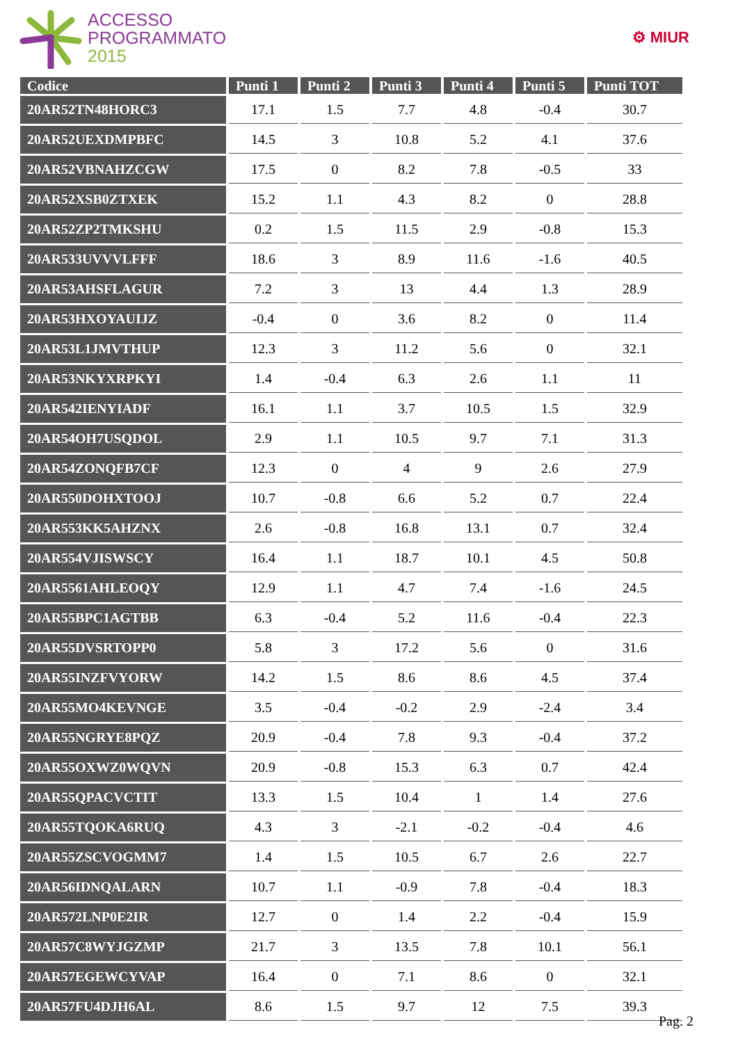ACCESSO
PROGRAMMATO
2015
⚙ MIUR
| Codice | Punti 1 | Punti 2 | Punti 3 | Punti 4 | Punti 5 | Punti TOT |
| --- | --- | --- | --- | --- | --- | --- |
| 20AR52TN48HORC3 | 17.1 | 1.5 | 7.7 | 4.8 | -0.4 | 30.7 |
| 20AR52UEXDMPBFC | 14.5 | 3 | 10.8 | 5.2 | 4.1 | 37.6 |
| 20AR52VBNAHZCGW | 17.5 | 0 | 8.2 | 7.8 | -0.5 | 33 |
| 20AR52XSB0ZTXEK | 15.2 | 1.1 | 4.3 | 8.2 | 0 | 28.8 |
| 20AR52ZP2TMKSHU | 0.2 | 1.5 | 11.5 | 2.9 | -0.8 | 15.3 |
| 20AR533UVVVLFFF | 18.6 | 3 | 8.9 | 11.6 | -1.6 | 40.5 |
| 20AR53AHSFLAGUR | 7.2 | 3 | 13 | 4.4 | 1.3 | 28.9 |
| 20AR53HXOYAUIJZ | -0.4 | 0 | 3.6 | 8.2 | 0 | 11.4 |
| 20AR53L1JMVTHUP | 12.3 | 3 | 11.2 | 5.6 | 0 | 32.1 |
| 20AR53NKYXRPKYI | 1.4 | -0.4 | 6.3 | 2.6 | 1.1 | 11 |
| 20AR542IENYIADF | 16.1 | 1.1 | 3.7 | 10.5 | 1.5 | 32.9 |
| 20AR54OH7USQDOL | 2.9 | 1.1 | 10.5 | 9.7 | 7.1 | 31.3 |
| 20AR54ZONQFB7CF | 12.3 | 0 | 4 | 9 | 2.6 | 27.9 |
| 20AR550DOHXTOOJ | 10.7 | -0.8 | 6.6 | 5.2 | 0.7 | 22.4 |
| 20AR553KK5AHZNX | 2.6 | -0.8 | 16.8 | 13.1 | 0.7 | 32.4 |
| 20AR554VJISWSCY | 16.4 | 1.1 | 18.7 | 10.1 | 4.5 | 50.8 |
| 20AR5561AHLEOQY | 12.9 | 1.1 | 4.7 | 7.4 | -1.6 | 24.5 |
| 20AR55BPC1AGTBB | 6.3 | -0.4 | 5.2 | 11.6 | -0.4 | 22.3 |
| 20AR55DVSRTOPP0 | 5.8 | 3 | 17.2 | 5.6 | 0 | 31.6 |
| 20AR55INZFVYORW | 14.2 | 1.5 | 8.6 | 8.6 | 4.5 | 37.4 |
| 20AR55MO4KEVNGE | 3.5 | -0.4 | -0.2 | 2.9 | -2.4 | 3.4 |
| 20AR55NGRYE8PQZ | 20.9 | -0.4 | 7.8 | 9.3 | -0.4 | 37.2 |
| 20AR55OXWZ0WQVN | 20.9 | -0.8 | 15.3 | 6.3 | 0.7 | 42.4 |
| 20AR55QPACVCTIT | 13.3 | 1.5 | 10.4 | 1 | 1.4 | 27.6 |
| 20AR55TQOKA6RUQ | 4.3 | 3 | -2.1 | -0.2 | -0.4 | 4.6 |
| 20AR55ZSCVOGMM7 | 1.4 | 1.5 | 10.5 | 6.7 | 2.6 | 22.7 |
| 20AR56IDNQALARN | 10.7 | 1.1 | -0.9 | 7.8 | -0.4 | 18.3 |
| 20AR572LNP0E2IR | 12.7 | 0 | 1.4 | 2.2 | -0.4 | 15.9 |
| 20AR57C8WYJGZMP | 21.7 | 3 | 13.5 | 7.8 | 10.1 | 56.1 |
| 20AR57EGEWCYVAP | 16.4 | 0 | 7.1 | 8.6 | 0 | 32.1 |
| 20AR57FU4DJH6AL | 8.6 | 1.5 | 9.7 | 12 | 7.5 | 39.3 |
Pag. 2